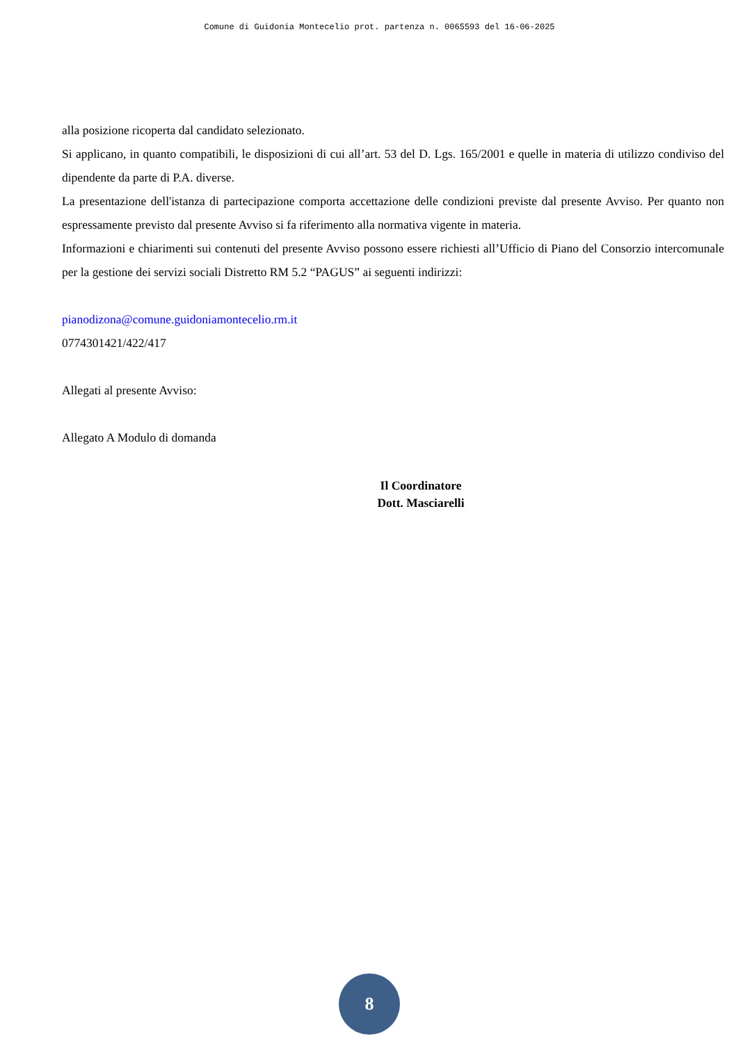Comune di Guidonia Montecelio prot. partenza n. 0065593 del 16-06-2025
alla posizione ricoperta dal candidato selezionato.
Si applicano, in quanto compatibili, le disposizioni di cui all’art. 53 del D. Lgs. 165/2001 e quelle in materia di utilizzo condiviso del dipendente da parte di P.A. diverse.
La presentazione dell'istanza di partecipazione comporta accettazione delle condizioni previste dal presente Avviso. Per quanto non espressamente previsto dal presente Avviso si fa riferimento alla normativa vigente in materia.
Informazioni e chiarimenti sui contenuti del presente Avviso possono essere richiesti all’Ufficio di Piano del Consorzio intercomunale per la gestione dei servizi sociali Distretto RM 5.2 “PAGUS” ai seguenti indirizzi:
pianodizona@comune.guidoniamontecelio.rm.it
0774301421/422/417
Allegati al presente Avviso:
Allegato A Modulo di domanda
Il Coordinatore
Dott. Masciarelli
8